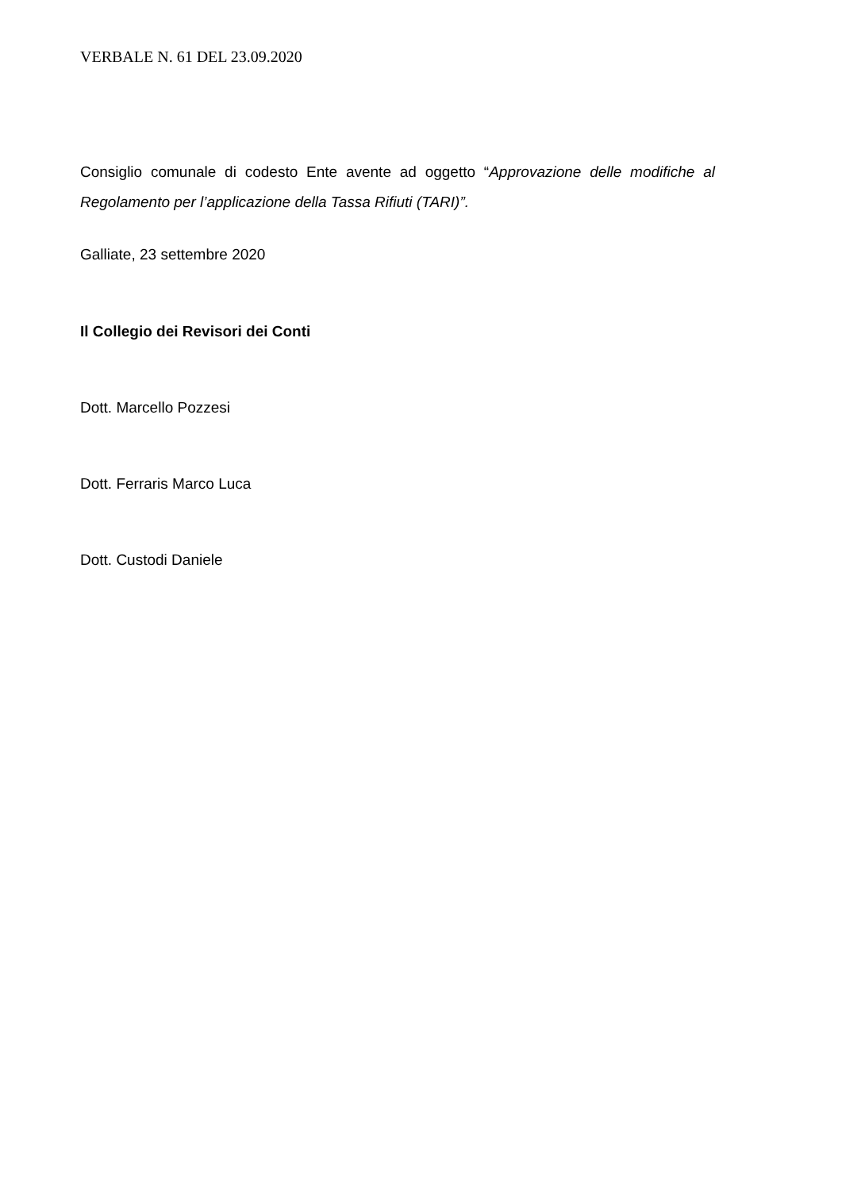VERBALE N. 61 DEL 23.09.2020
Consiglio comunale di codesto Ente avente ad oggetto “Approvazione delle modifiche al Regolamento per l’applicazione della Tassa Rifiuti (TARI)”.
Galliate, 23 settembre 2020
Il Collegio dei Revisori dei Conti
Dott. Marcello Pozzesi
Dott. Ferraris Marco Luca
Dott. Custodi Daniele